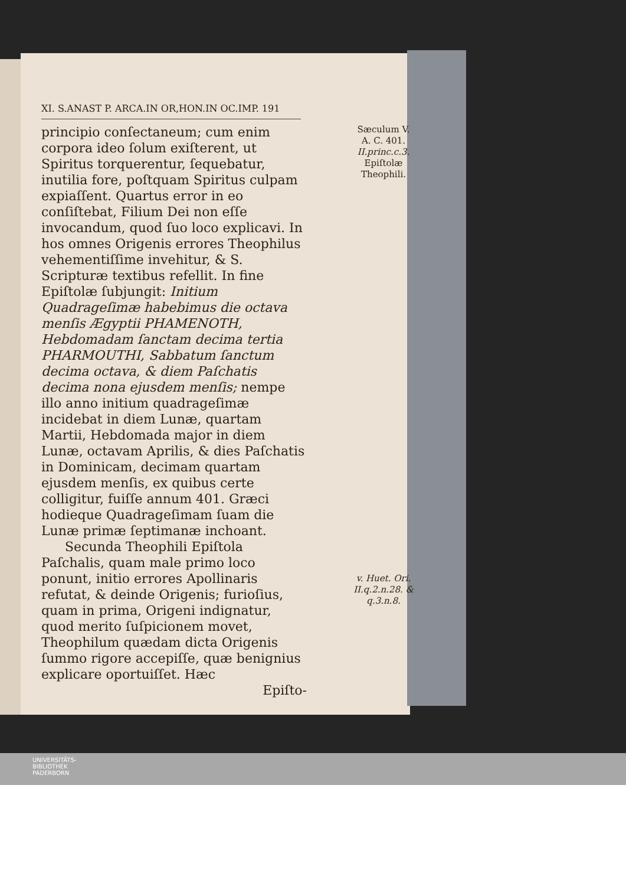XI. S.ANAST P. ARCA.IN OR,HON.IN OC.IMP. 191
Sæculum V.
A. C. 401.
II.princ.c.3.
Epiſtolæ Theophili.
principio conſectaneum; cum enim corpora ideo ſolum exiſterent, ut Spiritus torquerentur, ſequebatur, inutilia fore, poſtquam Spiritus culpam expiaſſent. Quartus error in eo conſiſtebat, Filium Dei non eſſe invocandum, quod ſuo loco explicavi. In hos omnes Origenis errores Theophilus vehementiſſime invehitur, & S. Scripturæ textibus refellit. In fine Epiſtolæ ſubjungit: Initium Quadrageſimæ habebimus die octava menſis Ægyptii PHAMENOTH, Hebdomadam ſanctam decima tertia PHARMOUTHI, Sabbatum ſanctum decima octava, & diem Paſchatis decima nona ejusdem menſis; nempe illo anno initium quadrageſimæ incidebat in diem Lunæ, quartam Martii, Hebdomada major in diem Lunæ, octavam Aprilis, & dies Paſchatis in Dominicam, decimam quartam ejusdem menſis, ex quibus certe colligitur, fuiſſe annum 401. Græci hodieque Quadrageſimam ſuam die Lunæ primæ ſeptimanæ inchoant.
Secunda Theophili Epiſtola Paſchalis, quam male primo loco ponunt, initio errores Apollinaris refutat, & deinde Origenis; furioſius, quam in prima, Origeni indignatur, quod merito ſuſpicionem movet, Theophilum quædam dicta Origenis ſummo rigore accepiſſe, quæ benignius explicare oportuiſſet. Hæc
v. Huet. Ori. II.q.2.n.28. & q.3.n.8.
Epiſto-
UNIVERSITÄTS-
BIBLIOTHEK
PADERBORN